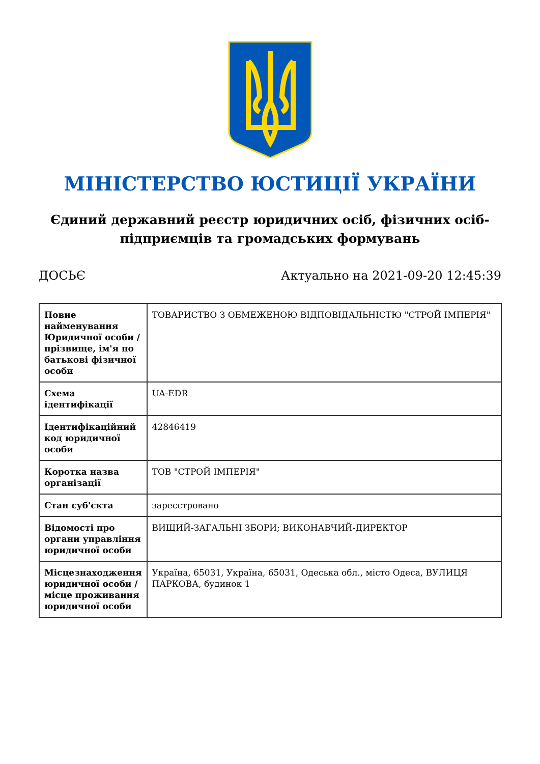МІНІСТЕРСТВО ЮСТИЦІЇ УКРАЇНИ
Єдиний державний реєстр юридичних осіб, фізичних осіб-підприємців та громадських формувань
ДОСЬЄ Актуально на 2021-09-20 12:45:39
| Повне найменування Юридичної особи / прізвище, ім'я по батькові фізичної особи | ТОВАРИСТВО З ОБМЕЖЕНОЮ ВІДПОВІДАЛЬНІСТЮ "СТРОЙ ІМПЕРІЯ" |
| Схема ідентифікації | UA-EDR |
| Ідентифікаційний код юридичної особи | 42846419 |
| Коротка назва організації | ТОВ "СТРОЙ ІМПЕРІЯ" |
| Стан суб'єкта | зареєстровано |
| Відомості про органи управління юридичної особи | ВИЩИЙ-ЗАГАЛЬНІ ЗБОРИ; ВИКОНАВЧИЙ-ДИРЕКТОР |
| Місцезнаходження юридичної особи / місце проживання юридичної особи | Україна, 65031, Україна, 65031, Одеська обл., місто Одеса, ВУЛИЦЯ ПАРКОВА, будинок 1 |